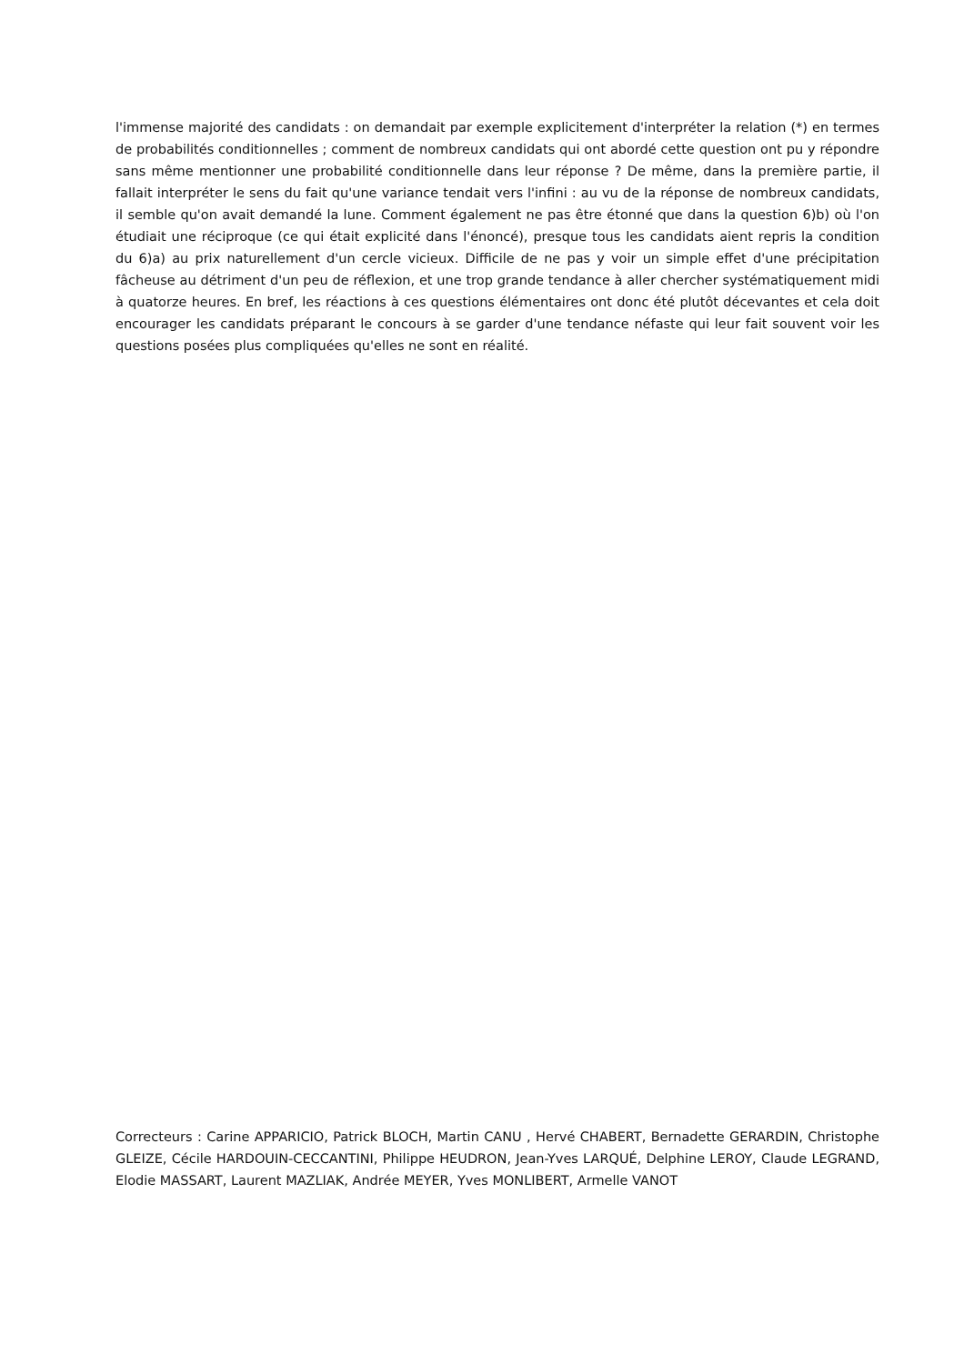l'immense majorité des candidats : on demandait par exemple explicitement d'interpréter la relation (*) en termes de probabilités conditionnelles ; comment de nombreux candidats qui ont abordé cette question ont pu y répondre sans même mentionner une probabilité conditionnelle dans leur réponse ? De même, dans la première partie, il fallait interpréter le sens du fait qu'une variance tendait vers l'infini : au vu de la réponse de nombreux candidats, il semble qu'on avait demandé la lune. Comment également ne pas être étonné que dans la question 6)b) où l'on étudiait une réciproque (ce qui était explicité dans l'énoncé), presque tous les candidats aient repris la condition du 6)a) au prix naturellement d'un cercle vicieux. Difficile de ne pas y voir un simple effet d'une précipitation fâcheuse au détriment d'un peu de réflexion, et une trop grande tendance à aller chercher systématiquement midi à quatorze heures. En bref, les réactions à ces questions élémentaires ont donc été plutôt décevantes et cela doit encourager les candidats préparant le concours à se garder d'une tendance néfaste qui leur fait souvent voir les questions posées plus compliquées qu'elles ne sont en réalité.
Correcteurs : Carine APPARICIO, Patrick BLOCH, Martin CANU , Hervé CHABERT, Bernadette GERARDIN, Christophe GLEIZE, Cécile HARDOUIN-CECCANTINI, Philippe HEUDRON, Jean-Yves LARQUÉ, Delphine LEROY, Claude LEGRAND, Elodie MASSART, Laurent MAZLIAK, Andrée MEYER, Yves MONLIBERT, Armelle VANOT